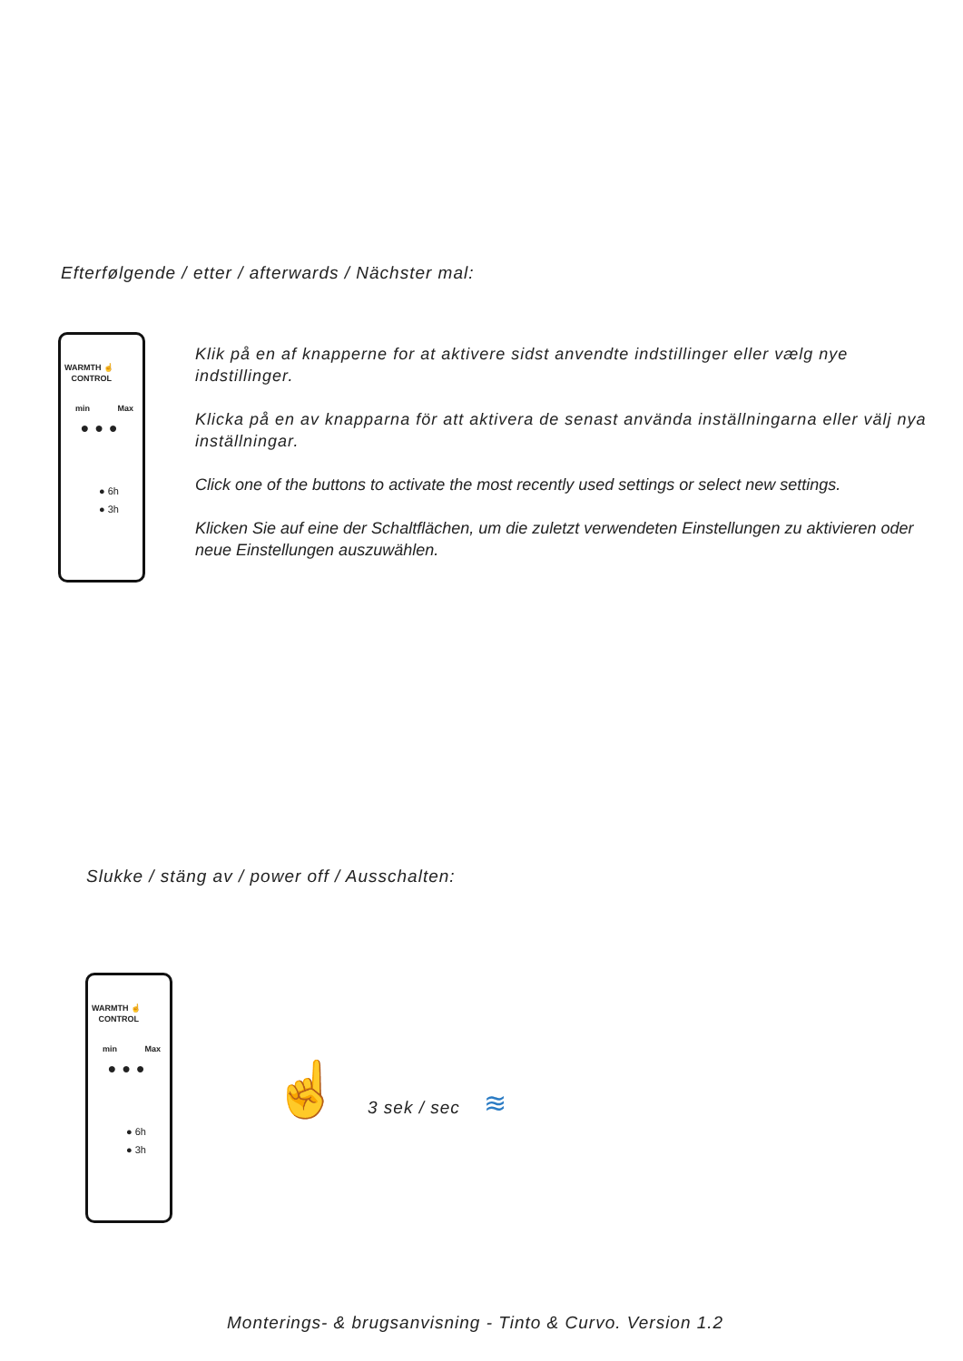Efterfølgende / etter / afterwards / Nächster mal:
WARMTH ☝
CONTROL
min Max
●●●
● 6h
● 3h
Klik på en af knapperne for at aktivere sidst anvendte indstillinger eller vælg nye indstillinger.
Klicka på en av knapparna för att aktivera de senast använda inställningarna eller välj nya inställningar.
Click one of the buttons to activate the most recently used settings or select new settings.
Klicken Sie auf eine der Schaltflächen, um die zuletzt verwendeten Einstellungen zu aktivieren oder neue Einstellungen auszuwählen.
Slukke / stäng av / power off / Ausschalten:
WARMTH ☝
CONTROL
min Max
●●●
● 6h
● 3h
☝ 3 sek / sec ≋
Monterings- & brugsanvisning - Tinto & Curvo. Version 1.2